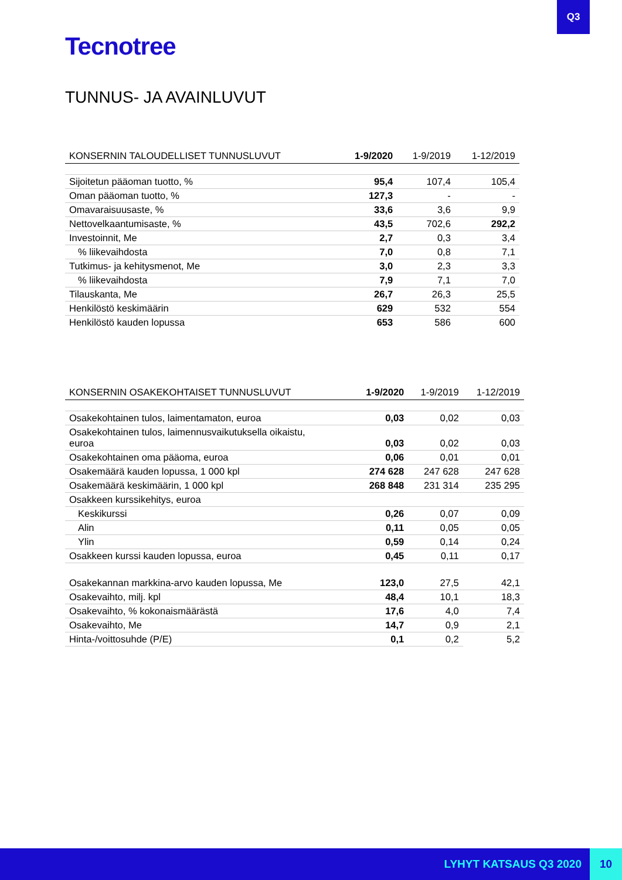Q3
Tecnotree
TUNNUS- JA AVAINLUVUT
| KONSERNIN TALOUDELLISET TUNNUSLUVUT | 1-9/2020 | 1-9/2019 | 1-12/2019 |
| --- | --- | --- | --- |
| Sijoitetun pääoman tuotto, % | 95,4 | 107,4 | 105,4 |
| Oman pääoman tuotto, % | 127,3 | - | - |
| Omavaraisuusaste, % | 33,6 | 3,6 | 9,9 |
| Nettovelkaantumisaste, % | 43,5 | 702,6 | 292,2 |
| Investoinnit, Me | 2,7 | 0,3 | 3,4 |
| % liikevaihdosta | 7,0 | 0,8 | 7,1 |
| Tutkimus- ja kehitysmenot, Me | 3,0 | 2,3 | 3,3 |
| % liikevaihdosta | 7,9 | 7,1 | 7,0 |
| Tilauskanta, Me | 26,7 | 26,3 | 25,5 |
| Henkilöstö keskimäärin | 629 | 532 | 554 |
| Henkilöstö kauden lopussa | 653 | 586 | 600 |
| KONSERNIN OSAKEKOHTAISET TUNNUSLUVUT | 1-9/2020 | 1-9/2019 | 1-12/2019 |
| --- | --- | --- | --- |
| Osakekohtainen tulos, laimentamaton, euroa | 0,03 | 0,02 | 0,03 |
| Osakekohtainen tulos, laimennusvaikutuksella oikaistu, euroa | 0,03 | 0,02 | 0,03 |
| Osakekohtainen oma pääoma, euroa | 0,06 | 0,01 | 0,01 |
| Osakemäärä kauden lopussa, 1 000 kpl | 274 628 | 247 628 | 247 628 |
| Osakemäärä keskimäärin, 1 000 kpl | 268 848 | 231 314 | 235 295 |
| Osakkeen kurssikehitys, euroa | | | |
| Keskikurssi | 0,26 | 0,07 | 0,09 |
| Alin | 0,11 | 0,05 | 0,05 |
| Ylin | 0,59 | 0,14 | 0,24 |
| Osakkeen kurssi kauden lopussa, euroa | 0,45 | 0,11 | 0,17 |
| Osakekannan markkina-arvo kauden lopussa, Me | 123,0 | 27,5 | 42,1 |
| Osakevaihto, milj. kpl | 48,4 | 10,1 | 18,3 |
| Osakevaihto, % kokonaismäärästä | 17,6 | 4,0 | 7,4 |
| Osakevaihto, Me | 14,7 | 0,9 | 2,1 |
| Hinta-/voittosuhde (P/E) | 0,1 | 0,2 | 5,2 |
LYHYT KATSAUS Q3 2020 10